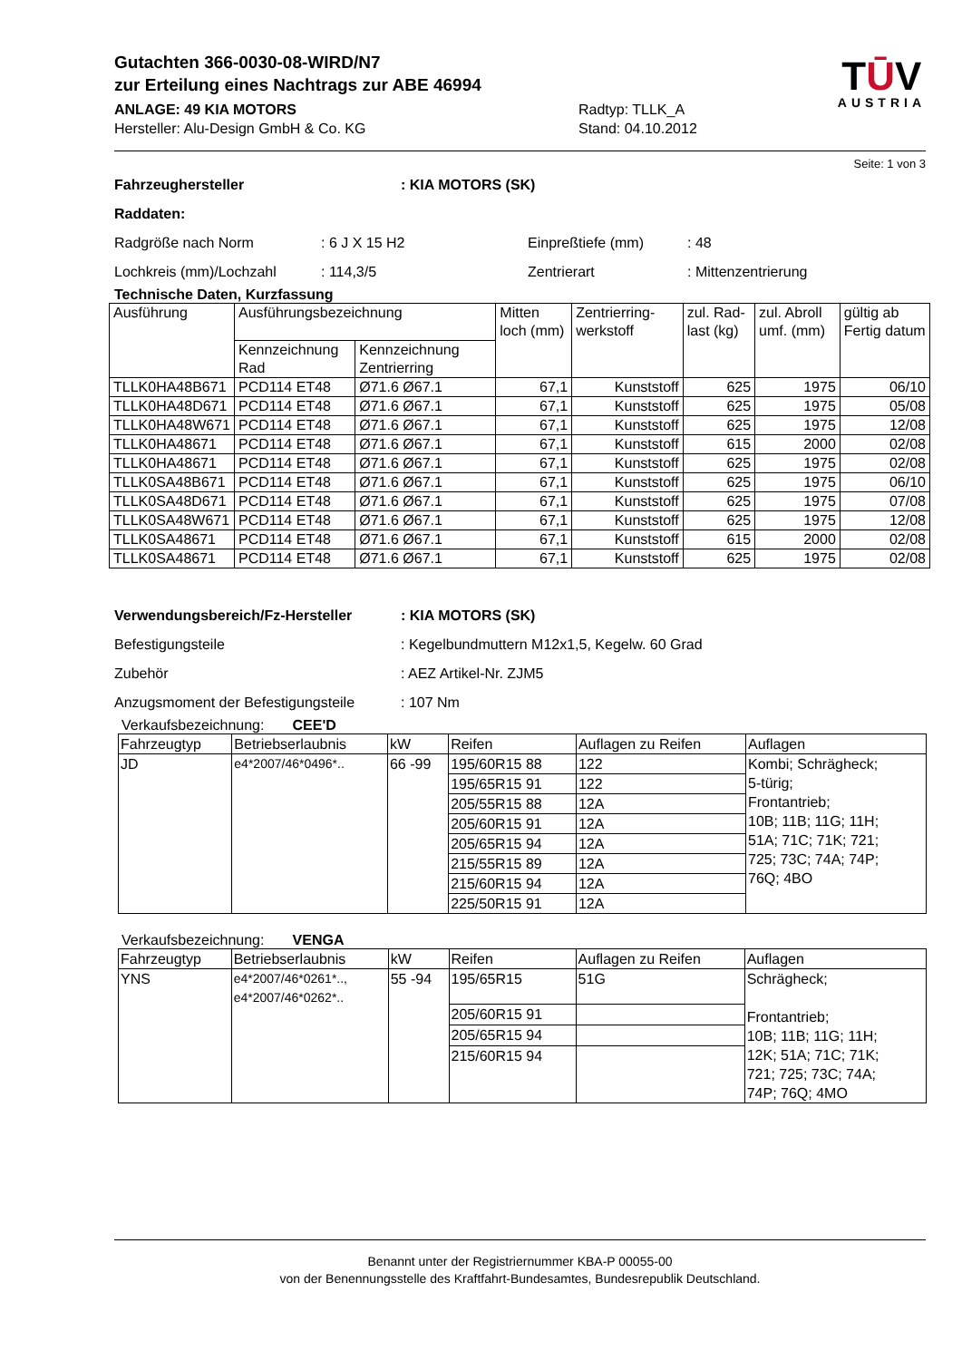Gutachten 366-0030-08-WIRD/N7
zur Erteilung eines Nachtrags zur ABE 46994
ANLAGE: 49 KIA MOTORS
Hersteller: Alu-Design GmbH & Co. KG
Radtyp: TLLK_A
Stand: 04.10.2012
TŪV
AUSTRIA
Seite: 1 von 3
Fahrzeughersteller: KIA MOTORS (SK)
Raddaten:
Radgröße nach Norm: 6 J X 15 H2 Einpreßtiefe (mm): 48
Lochkreis (mm)/Lochzahl: 114,3/5 Zentrierart: Mittenzentrierung
Technische Daten, Kurzfassung
| Ausführung | Ausführungsbezeichnung | | Mitten loch (mm) | Zentrierring-werkstoff | zul. Rad-last (kg) | zul. Abroll umf. (mm) | gültig ab Fertig datum |
| --- | --- | --- | --- | --- | --- | --- | --- |
| | Kennzeichnung Rad | Kennzeichnung Zentrierring | | | | | |
| TLLK0HA48B671 | PCD114 ET48 | Ø71.6 Ø67.1 | 67,1 | Kunststoff | 625 | 1975 | 06/10 |
| TLLK0HA48D671 | PCD114 ET48 | Ø71.6 Ø67.1 | 67,1 | Kunststoff | 625 | 1975 | 05/08 |
| TLLK0HA48W671 | PCD114 ET48 | Ø71.6 Ø67.1 | 67,1 | Kunststoff | 625 | 1975 | 12/08 |
| TLLK0HA48671 | PCD114 ET48 | Ø71.6 Ø67.1 | 67,1 | Kunststoff | 615 | 2000 | 02/08 |
| TLLK0HA48671 | PCD114 ET48 | Ø71.6 Ø67.1 | 67,1 | Kunststoff | 625 | 1975 | 02/08 |
| TLLK0SA48B671 | PCD114 ET48 | Ø71.6 Ø67.1 | 67,1 | Kunststoff | 625 | 1975 | 06/10 |
| TLLK0SA48D671 | PCD114 ET48 | Ø71.6 Ø67.1 | 67,1 | Kunststoff | 625 | 1975 | 07/08 |
| TLLK0SA48W671 | PCD114 ET48 | Ø71.6 Ø67.1 | 67,1 | Kunststoff | 625 | 1975 | 12/08 |
| TLLK0SA48671 | PCD114 ET48 | Ø71.6 Ø67.1 | 67,1 | Kunststoff | 615 | 2000 | 02/08 |
| TLLK0SA48671 | PCD114 ET48 | Ø71.6 Ø67.1 | 67,1 | Kunststoff | 625 | 1975 | 02/08 |
Verwendungsbereich/Fz-Hersteller: KIA MOTORS (SK)
Befestigungsteile: Kegelbundmuttern M12x1,5, Kegelw. 60 Grad
Zubehör: AEZ Artikel-Nr. ZJM5
Anzugsmoment der Befestigungsteile: 107 Nm
Verkaufsbezeichnung: CEE'D
| Fahrzeugtyp | Betriebserlaubnis | kW | Reifen | Auflagen zu Reifen | Auflagen |
| --- | --- | --- | --- | --- | --- |
| JD | e4*2007/46*0496*.. | 66 -99 | 195/60R15 88 | 122 | Kombi; Schrägheck; 5-türig; Frontantrieb; 10B; 11B; 11G; 11H; 51A; 71C; 71K; 721; 725; 73C; 74A; 74P; 76Q; 4BO |
| | | | 195/65R15 91 | 122 | |
| | | | 205/55R15 88 | 12A | |
| | | | 205/60R15 91 | 12A | |
| | | | 205/65R15 94 | 12A | |
| | | | 215/55R15 89 | 12A | |
| | | | 215/60R15 94 | 12A | |
| | | | 225/50R15 91 | 12A | |
Verkaufsbezeichnung: VENGA
| Fahrzeugtyp | Betriebserlaubnis | kW | Reifen | Auflagen zu Reifen | Auflagen |
| --- | --- | --- | --- | --- | --- |
| YNS | e4*2007/46*0261*.., e4*2007/46*0262*.. | 55 -94 | 195/65R15 | 51G | Schrägheck; Frontantrieb; 10B; 11B; 11G; 11H; 12K; 51A; 71C; 71K; 721; 725; 73C; 74A; 74P; 76Q; 4MO |
| | | | 205/60R15 91 | | |
| | | | 205/65R15 94 | | |
| | | | 215/60R15 94 | | |
Benannt unter der Registriernummer KBA-P 00055-00
von der Benennungsstelle des Kraftfahrt-Bundesamtes, Bundesrepublik Deutschland.